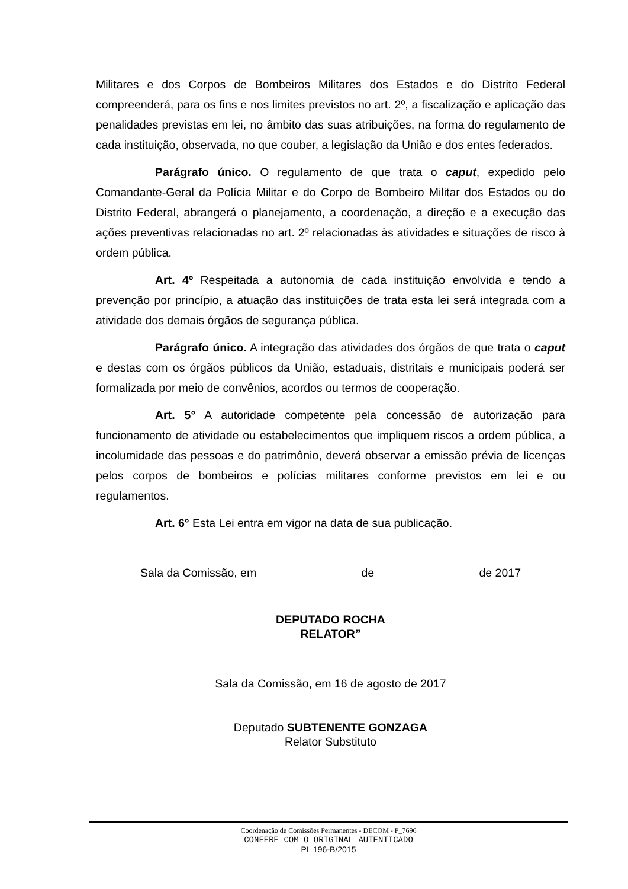Militares e dos Corpos de Bombeiros Militares dos Estados e do Distrito Federal compreenderá, para os fins e nos limites previstos no art. 2º, a fiscalização e aplicação das penalidades previstas em lei, no âmbito das suas atribuições, na forma do regulamento de cada instituição, observada, no que couber, a legislação da União e dos entes federados.
Parágrafo único. O regulamento de que trata o caput, expedido pelo Comandante-Geral da Polícia Militar e do Corpo de Bombeiro Militar dos Estados ou do Distrito Federal, abrangerá o planejamento, a coordenação, a direção e a execução das ações preventivas relacionadas no art. 2º relacionadas às atividades e situações de risco à ordem pública.
Art. 4º Respeitada a autonomia de cada instituição envolvida e tendo a prevenção por princípio, a atuação das instituições de trata esta lei será integrada com a atividade dos demais órgãos de segurança pública.
Parágrafo único. A integração das atividades dos órgãos de que trata o caput e destas com os órgãos públicos da União, estaduais, distritais e municipais poderá ser formalizada por meio de convênios, acordos ou termos de cooperação.
Art. 5° A autoridade competente pela concessão de autorização para funcionamento de atividade ou estabelecimentos que impliquem riscos a ordem pública, a incolumidade das pessoas e do patrimônio, deverá observar a emissão prévia de licenças pelos corpos de bombeiros e polícias militares conforme previstos em lei e ou regulamentos.
Art. 6° Esta Lei entra em vigor na data de sua publicação.
Sala da Comissão, em de de 2017
DEPUTADO ROCHA
RELATOR”
Sala da Comissão, em 16 de agosto de 2017
Deputado SUBTENENTE GONZAGA
Relator Substituto
Coordenação de Comissões Permanentes - DECOM - P_7696
CONFERE COM O ORIGINAL AUTENTICADO
PL 196-B/2015